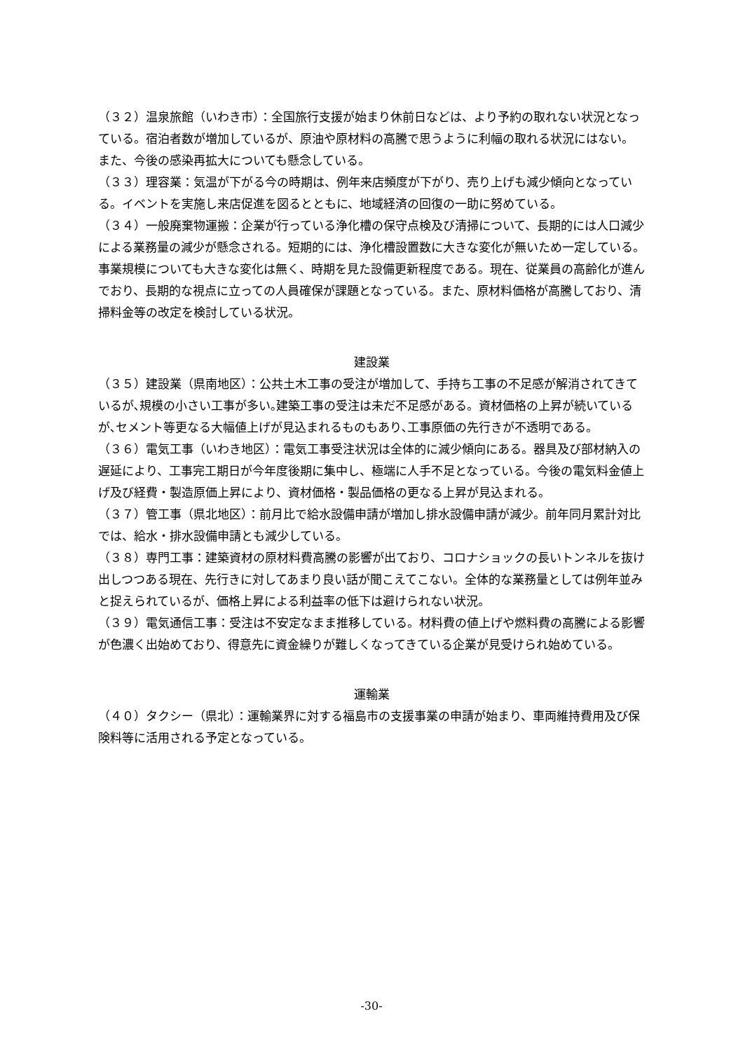（３２）温泉旅館（いわき市）：全国旅行支援が始まり休前日などは、より予約の取れない状況となっている。宿泊者数が増加しているが、原油や原材料の高騰で思うように利幅の取れる状況にはない。また、今後の感染再拡大についても懸念している。
（３３）理容業：気温が下がる今の時期は、例年来店頻度が下がり、売り上げも減少傾向となっている。イベントを実施し来店促進を図るとともに、地域経済の回復の一助に努めている。
（３４）一般廃棄物運搬：企業が行っている浄化槽の保守点検及び清掃について、長期的には人口減少による業務量の減少が懸念される。短期的には、浄化槽設置数に大きな変化が無いため一定している。事業規模についても大きな変化は無く、時期を見た設備更新程度である。現在、従業員の高齢化が進んでおり、長期的な視点に立っての人員確保が課題となっている。また、原材料価格が高騰しており、清掃料金等の改定を検討している状況。
建設業
（３５）建設業（県南地区）：公共土木工事の受注が増加して、手持ち工事の不足感が解消されてきているが､規模の小さい工事が多い｡建築工事の受注は未だ不足感がある。資材価格の上昇が続いているが､セメント等更なる大幅値上げが見込まれるものもあり､工事原価の先行きが不透明である。
（３６）電気工事（いわき地区）：電気工事受注状況は全体的に減少傾向にある。器具及び部材納入の遅延により、工事完工期日が今年度後期に集中し、極端に人手不足となっている。今後の電気料金値上げ及び経費・製造原価上昇により、資材価格・製品価格の更なる上昇が見込まれる。
（３７）管工事（県北地区）：前月比で給水設備申請が増加し排水設備申請が減少。前年同月累計対比では、給水・排水設備申請とも減少している。
（３８）専門工事：建築資材の原材料費高騰の影響が出ており、コロナショックの長いトンネルを抜け出しつつある現在、先行きに対してあまり良い話が聞こえてこない。全体的な業務量としては例年並みと捉えられているが、価格上昇による利益率の低下は避けられない状況。
（３９）電気通信工事：受注は不安定なまま推移している。材料費の値上げや燃料費の高騰による影響が色濃く出始めており、得意先に資金繰りが難しくなってきている企業が見受けられ始めている。
運輸業
（４０）タクシー（県北）：運輸業界に対する福島市の支援事業の申請が始まり、車両維持費用及び保険料等に活用される予定となっている。
-30-